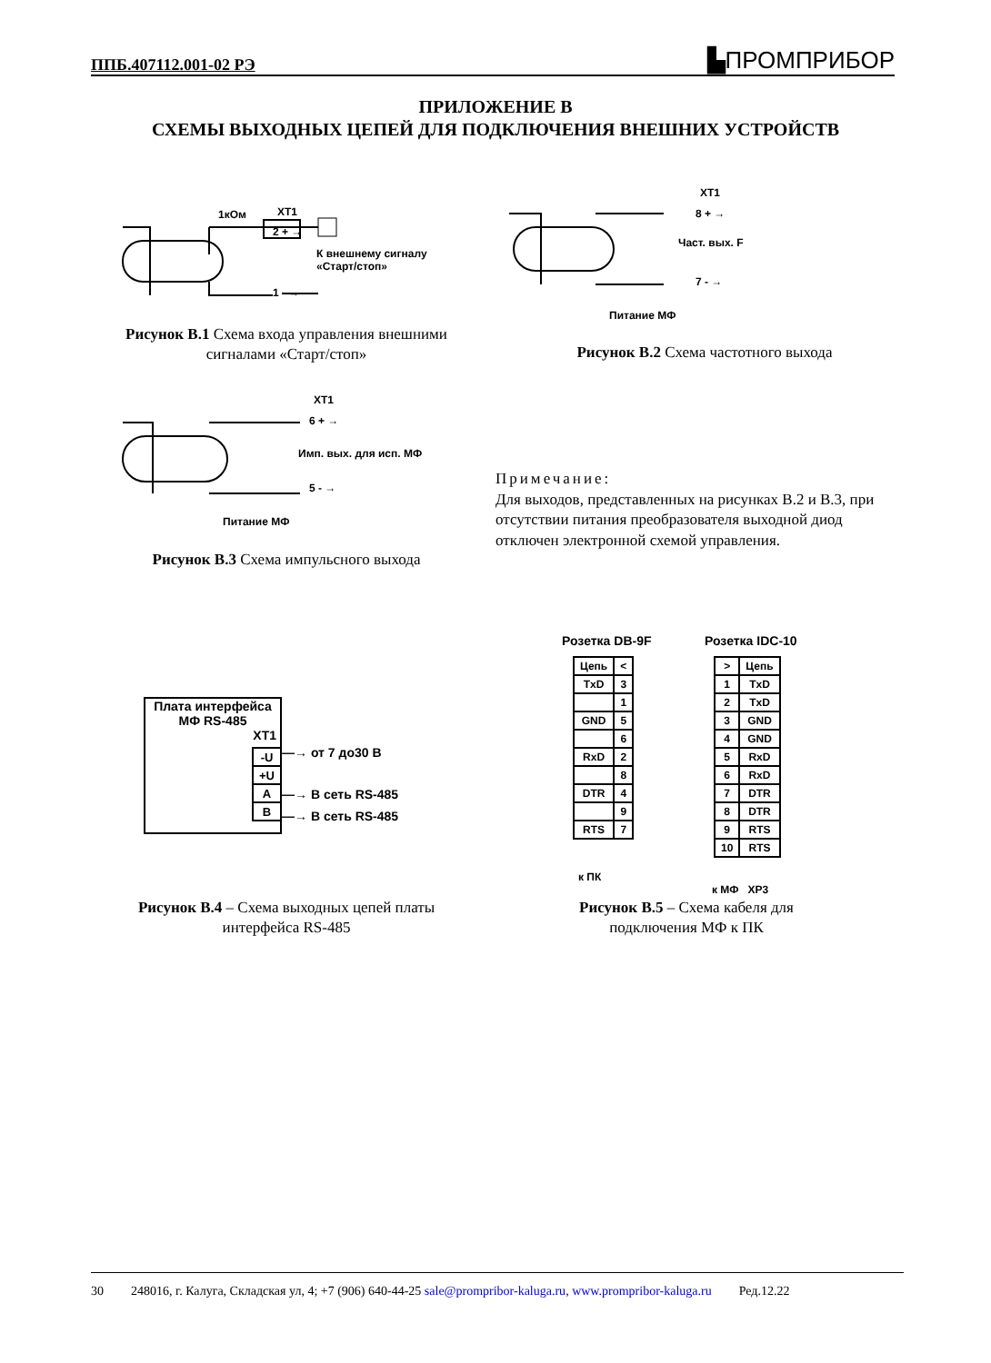ППБ.407112.001-02 РЭ ▙ПРОМПРИБОР
ПРИЛОЖЕНИЕ В
СХЕМЫ ВЫХОДНЫХ ЦЕПЕЙ ДЛЯ ПОДКЛЮЧЕНИЯ ВНЕШНИХ УСТРОЙСТВ
1кОм XT1
2 + →
К внешнему сигналу
«Старт/стоп»
1 - →
Рисунок В.1 Схема входа управления внешними сигналами «Старт/стоп»
XT1
8 + →
Част. вых. F
7 - →
Питание МФ
Рисунок В.2 Схема частотного выхода
XT1
6 + →
Имп. вых. для исп. МФ
5 - →
Питание МФ
Рисунок В.3 Схема импульсного выхода
Примечание:
Для выходов, представленных на рисунках В.2 и В.3, при отсутствии питания преобразователя выходной диод отключен электронной схемой управления.
Плата интерфейса
МФ RS-485
XT1
| -U |
| +U |
| A |
| B |
—→ от 7 до30 В
—→ В сеть RS-485
—→ В сеть RS-485
Рисунок В.4 – Схема выходных цепей платы интерфейса RS-485
Розетка DB-9F Розетка IDC-10
| Цепь | < |
| TxD | 3 |
| | 1 |
| GND | 5 |
| | 6 |
| RxD | 2 |
| | 8 |
| DTR | 4 |
| | 9 |
| RTS | 7 |
| > | Цепь |
| 1 | TxD |
| 2 | TxD |
| 3 | GND |
| 4 | GND |
| 5 | RxD |
| 6 | RxD |
| 7 | DTR |
| 8 | DTR |
| 9 | RTS |
| 10 | RTS |
к ПК
к МФ XP3
Рисунок В.5 – Схема кабеля для подключения МФ к ПК
30 248016, г. Калуга, Складская ул, 4; +7 (906) 640-44-25 sale@prompribor-kaluga.ru, www.prompribor-kaluga.ru Ред.12.22